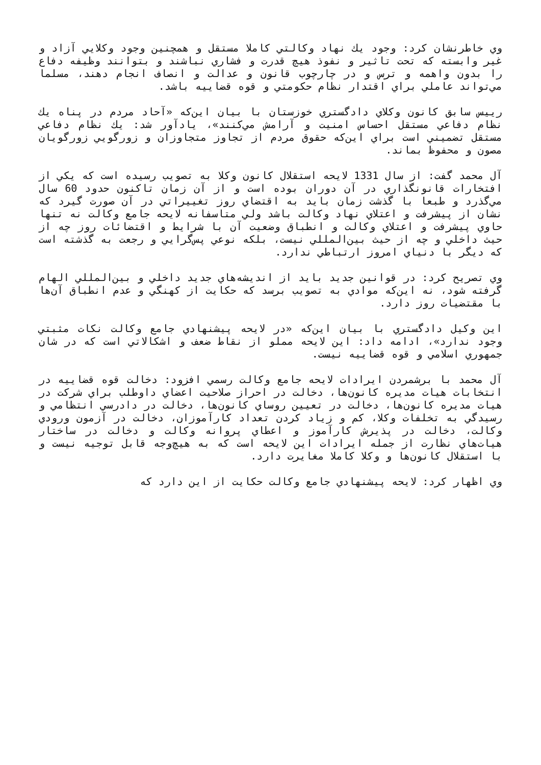وي خاطرنشان كرد: وجود يك نهاد وكالتي كاملا مستقل و همچنين وجود وكلايي آزاد و غير وابسته كه تحت تاثير و نفوذ هيچ قدرت و فشاري نباشند و بتوانند وظيفه دفاع را بدون واهمه و ترس و در چارچوب قانون و عدالت و انصاف انجام دهند، مسلما مي‌تواند عاملي براي اقتدار نظام حكومتي و قوه قضاييه باشد.
رييس سابق كانون وكلاي دادگستري خوزستان با بيان اين‌كه «آحاد مردم در پناه يك نظام دفاعي مستقل احساس امنيت و آرامش مي‌كنند»، يادآور شد: يك نظام دفاعي مستقل تضميني است براي اين‌كه حقوق مردم از تجاوز متجاوزان و زورگويي زورگويان مصون و محفوظ بماند.
آل محمد گفت: از سال 1331 لايحه استقلال كانون وكلا به تصويب رسيده است كه يكي از افتخارات قانونگذاري در آن دوران بوده است و از آن زمان تاكنون حدود 60 سال مي‌گذرد و طبعا با گذشت زمان بايد به اقتضاي روز تغييراتي در آن صورت گيرد كه نشان از پيشرفت و اعتلاي نهاد وكالت باشد ولي متاسفانه لايحه جامع وكالت نه تنها حاوي پيشرفت و اعتلاي وكالت و انطباق وضعيت آن با شرايط و اقتضائات روز چه از حيث داخلي و چه از حيث بين‌المللي نيست، بلكه نوعي پس‌گرايي و رجعت به گذشته است كه ديگر با دنياي امروز ارتباطي ندارد.
وي تصريح كرد: در قوانين جديد بايد از انديشه‌هاي جديد داخلي و بين‌المللي الهام گرفته شود، نه اين‌كه موادي به تصويب برسد كه حكايت از كهنگي و عدم انطباق آن‌ها با مقتضيات روز دارد.
اين وكيل دادگستري با بيان اين‌كه «در لايحه پيشنهادي جامع وكالت نكات مثبتي وجود ندارد»، ادامه داد: اين لايحه مملو از نقاط ضعف و اشكالاتي است كه در شان جمهوري اسلامي و قوه قضاييه نيست.
آل محمد با برشمردن ايرادات لايحه جامع وكالت رسمي افزود: دخالت قوه قضاييه در انتخابات هيات مديره كانون‌ها، دخالت در احراز صلاحيت اعضاي داوطلب براي شركت در هيات مديره كانون‌ها، دخالت در تعيين روساي كانون‌ها، دخالت در دادرسي انتظامي و رسيدگي به تخلفات وكلا، كم و زياد كردن تعداد كارآموزان، دخالت در آزمون ورودي وكالت، دخالت در پذيرش كارآموز و اعطاي پروانه وكالت و دخالت در ساختار هيات‌هاي نظارت از جمله ايرادات اين لايحه است كه به هيچ‌وجه قابل توجيه نيست و با استقلال كانون‌ها و وكلا كاملا مغايرت دارد.
وي اظهار كرد: لايحه پيشنهادي جامع وكالت حكايت از اين دارد كه